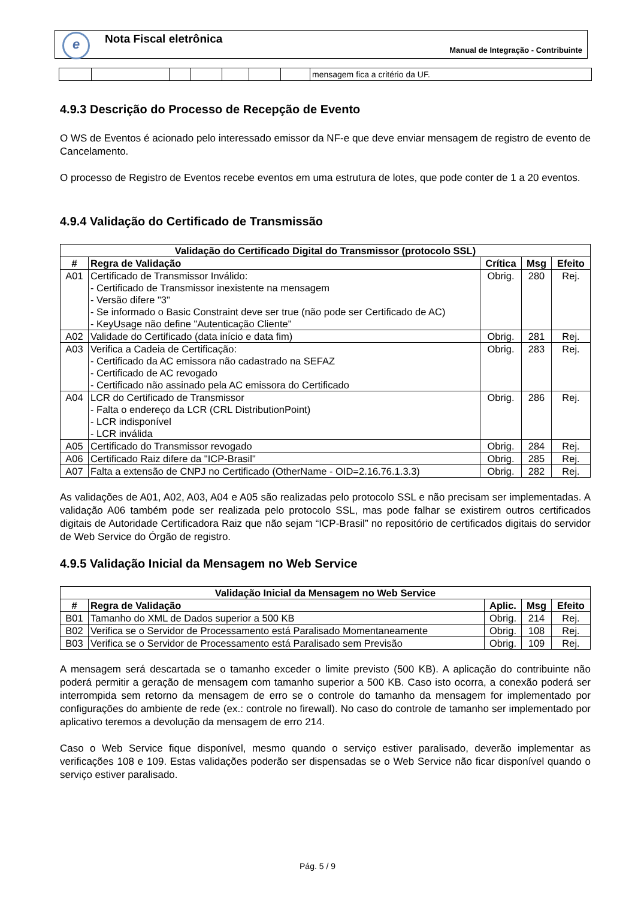e Nota Fiscal eletrônica
Manual de Integração - Contribuinte
| | | | | | | | mensagem fica a critério da UF. |
4.9.3 Descrição do Processo de Recepção de Evento
O WS de Eventos é acionado pelo interessado emissor da NF-e que deve enviar mensagem de registro de evento de Cancelamento.
O processo de Registro de Eventos recebe eventos em uma estrutura de lotes, que pode conter de 1 a 20 eventos.
4.9.4 Validação do Certificado de Transmissão
| Validação do Certificado Digital do Transmissor (protocolo SSL) | | | | |
| --- | --- | --- | --- | --- |
| # | Regra de Validação | Crítica | Msg | Efeito |
| A01 | Certificado de Transmissor Inválido: - Certificado de Transmissor inexistente na mensagem - Versão difere "3" - Se informado o Basic Constraint deve ser true (não pode ser Certificado de AC) - KeyUsage não define "Autenticação Cliente" | Obrig. | 280 | Rej. |
| A02 | Validade do Certificado (data início e data fim) | Obrig. | 281 | Rej. |
| A03 | Verifica a Cadeia de Certificação: - Certificado da AC emissora não cadastrado na SEFAZ - Certificado de AC revogado - Certificado não assinado pela AC emissora do Certificado | Obrig. | 283 | Rej. |
| A04 | LCR do Certificado de Transmissor - Falta o endereço da LCR (CRL DistributionPoint) - LCR indisponível - LCR inválida | Obrig. | 286 | Rej. |
| A05 | Certificado do Transmissor revogado | Obrig. | 284 | Rej. |
| A06 | Certificado Raiz difere da "ICP-Brasil" | Obrig. | 285 | Rej. |
| A07 | Falta a extensão de CNPJ no Certificado (OtherName - OID=2.16.76.1.3.3) | Obrig. | 282 | Rej. |
As validações de A01, A02, A03, A04 e A05 são realizadas pelo protocolo SSL e não precisam ser implementadas. A validação A06 também pode ser realizada pelo protocolo SSL, mas pode falhar se existirem outros certificados digitais de Autoridade Certificadora Raiz que não sejam “ICP-Brasil” no repositório de certificados digitais do servidor de Web Service do Órgão de registro.
4.9.5 Validação Inicial da Mensagem no Web Service
| Validação Inicial da Mensagem no Web Service | | | | |
| --- | --- | --- | --- | --- |
| # | Regra de Validação | Aplic. | Msg | Efeito |
| B01 | Tamanho do XML de Dados superior a 500 KB | Obrig. | 214 | Rej. |
| B02 | Verifica se o Servidor de Processamento está Paralisado Momentaneamente | Obrig. | 108 | Rej. |
| B03 | Verifica se o Servidor de Processamento está Paralisado sem Previsão | Obrig. | 109 | Rej. |
A mensagem será descartada se o tamanho exceder o limite previsto (500 KB). A aplicação do contribuinte não poderá permitir a geração de mensagem com tamanho superior a 500 KB. Caso isto ocorra, a conexão poderá ser interrompida sem retorno da mensagem de erro se o controle do tamanho da mensagem for implementado por configurações do ambiente de rede (ex.: controle no firewall). No caso do controle de tamanho ser implementado por aplicativo teremos a devolução da mensagem de erro 214.
Caso o Web Service fique disponível, mesmo quando o serviço estiver paralisado, deverão implementar as verificações 108 e 109. Estas validações poderão ser dispensadas se o Web Service não ficar disponível quando o serviço estiver paralisado.
Pág. 5 / 9